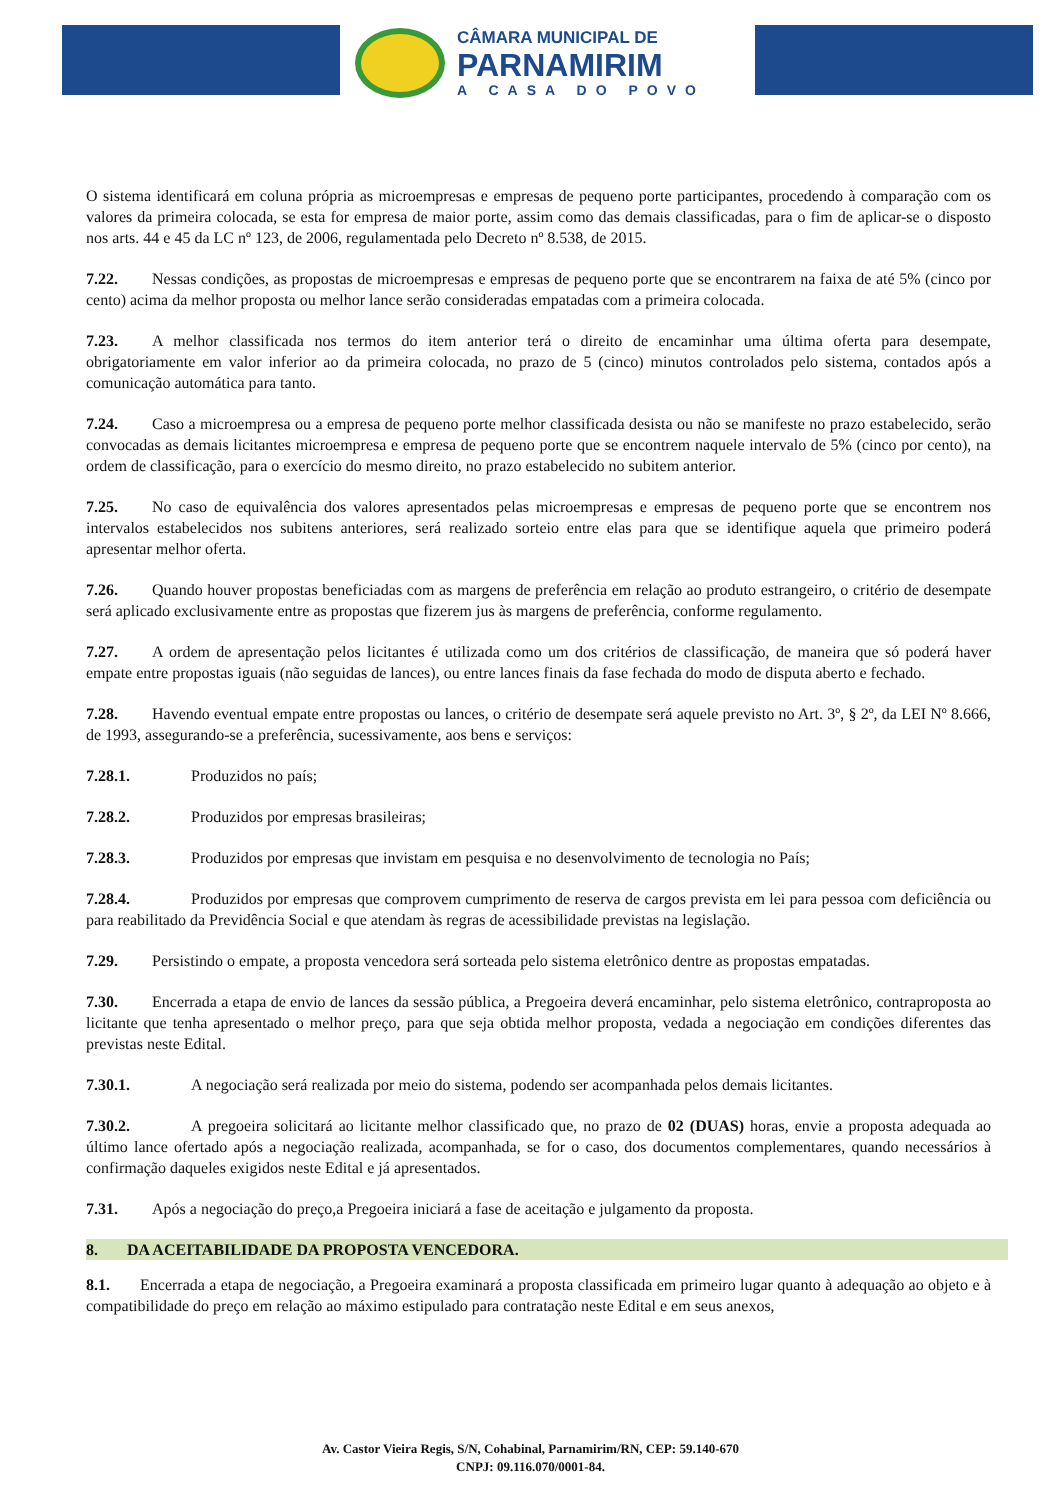CÂMARA MUNICIPAL DE
PARNAMIRIM
A CASA DO POVO
O sistema identificará em coluna própria as microempresas e empresas de pequeno porte participantes, procedendo à comparação com os valores da primeira colocada, se esta for empresa de maior porte, assim como das demais classificadas, para o fim de aplicar-se o disposto nos arts. 44 e 45 da LC nº 123, de 2006, regulamentada pelo Decreto nº 8.538, de 2015.
7.22. Nessas condições, as propostas de microempresas e empresas de pequeno porte que se encontrarem na faixa de até 5% (cinco por cento) acima da melhor proposta ou melhor lance serão consideradas empatadas com a primeira colocada.
7.23. A melhor classificada nos termos do item anterior terá o direito de encaminhar uma última oferta para desempate, obrigatoriamente em valor inferior ao da primeira colocada, no prazo de 5 (cinco) minutos controlados pelo sistema, contados após a comunicação automática para tanto.
7.24. Caso a microempresa ou a empresa de pequeno porte melhor classificada desista ou não se manifeste no prazo estabelecido, serão convocadas as demais licitantes microempresa e empresa de pequeno porte que se encontrem naquele intervalo de 5% (cinco por cento), na ordem de classificação, para o exercício do mesmo direito, no prazo estabelecido no subitem anterior.
7.25. No caso de equivalência dos valores apresentados pelas microempresas e empresas de pequeno porte que se encontrem nos intervalos estabelecidos nos subitens anteriores, será realizado sorteio entre elas para que se identifique aquela que primeiro poderá apresentar melhor oferta.
7.26. Quando houver propostas beneficiadas com as margens de preferência em relação ao produto estrangeiro, o critério de desempate será aplicado exclusivamente entre as propostas que fizerem jus às margens de preferência, conforme regulamento.
7.27. A ordem de apresentação pelos licitantes é utilizada como um dos critérios de classificação, de maneira que só poderá haver empate entre propostas iguais (não seguidas de lances), ou entre lances finais da fase fechada do modo de disputa aberto e fechado.
7.28. Havendo eventual empate entre propostas ou lances, o critério de desempate será aquele previsto no Art. 3º, § 2º, da LEI Nº 8.666, de 1993, assegurando-se a preferência, sucessivamente, aos bens e serviços:
7.28.1. Produzidos no país;
7.28.2. Produzidos por empresas brasileiras;
7.28.3. Produzidos por empresas que invistam em pesquisa e no desenvolvimento de tecnologia no País;
7.28.4. Produzidos por empresas que comprovem cumprimento de reserva de cargos prevista em lei para pessoa com deficiência ou para reabilitado da Previdência Social e que atendam às regras de acessibilidade previstas na legislação.
7.29. Persistindo o empate, a proposta vencedora será sorteada pelo sistema eletrônico dentre as propostas empatadas.
7.30. Encerrada a etapa de envio de lances da sessão pública, a Pregoeira deverá encaminhar, pelo sistema eletrônico, contraproposta ao licitante que tenha apresentado o melhor preço, para que seja obtida melhor proposta, vedada a negociação em condições diferentes das previstas neste Edital.
7.30.1. A negociação será realizada por meio do sistema, podendo ser acompanhada pelos demais licitantes.
7.30.2. A pregoeira solicitará ao licitante melhor classificado que, no prazo de 02 (DUAS) horas, envie a proposta adequada ao último lance ofertado após a negociação realizada, acompanhada, se for o caso, dos documentos complementares, quando necessários à confirmação daqueles exigidos neste Edital e já apresentados.
7.31. Após a negociação do preço,a Pregoeira iniciará a fase de aceitação e julgamento da proposta.
8. DA ACEITABILIDADE DA PROPOSTA VENCEDORA.
8.1. Encerrada a etapa de negociação, a Pregoeira examinará a proposta classificada em primeiro lugar quanto à adequação ao objeto e à compatibilidade do preço em relação ao máximo estipulado para contratação neste Edital e em seus anexos,
Av. Castor Vieira Regis, S/N, Cohabinal, Parnamirim/RN, CEP: 59.140-670
CNPJ: 09.116.070/0001-84.